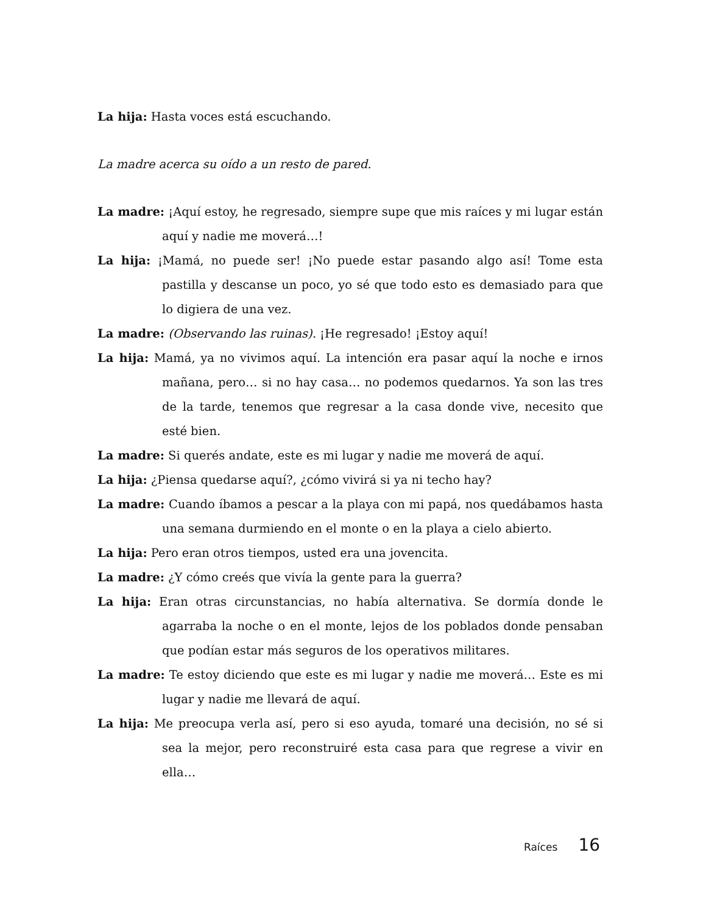La hija: Hasta voces está escuchando.
La madre acerca su oído a un resto de pared.
La madre: ¡Aquí estoy, he regresado, siempre supe que mis raíces y mi lugar están aquí y nadie me moverá…!
La hija: ¡Mamá, no puede ser! ¡No puede estar pasando algo así! Tome esta pastilla y descanse un poco, yo sé que todo esto es demasiado para que lo digiera de una vez.
La madre: (Observando las ruinas). ¡He regresado! ¡Estoy aquí!
La hija: Mamá, ya no vivimos aquí. La intención era pasar aquí la noche e irnos mañana, pero… si no hay casa… no podemos quedarnos. Ya son las tres de la tarde, tenemos que regresar a la casa donde vive, necesito que esté bien.
La madre: Si querés andate, este es mi lugar y nadie me moverá de aquí.
La hija: ¿Piensa quedarse aquí?, ¿cómo vivirá si ya ni techo hay?
La madre: Cuando íbamos a pescar a la playa con mi papá, nos quedábamos hasta una semana durmiendo en el monte o en la playa a cielo abierto.
La hija: Pero eran otros tiempos, usted era una jovencita.
La madre: ¿Y cómo creés que vivía la gente para la guerra?
La hija: Eran otras circunstancias, no había alternativa. Se dormía donde le agarraba la noche o en el monte, lejos de los poblados donde pensaban que podían estar más seguros de los operativos militares.
La madre: Te estoy diciendo que este es mi lugar y nadie me moverá… Este es mi lugar y nadie me llevará de aquí.
La hija: Me preocupa verla así, pero si eso ayuda, tomaré una decisión, no sé si sea la mejor, pero reconstruiré esta casa para que regrese a vivir en ella…
Raíces 16